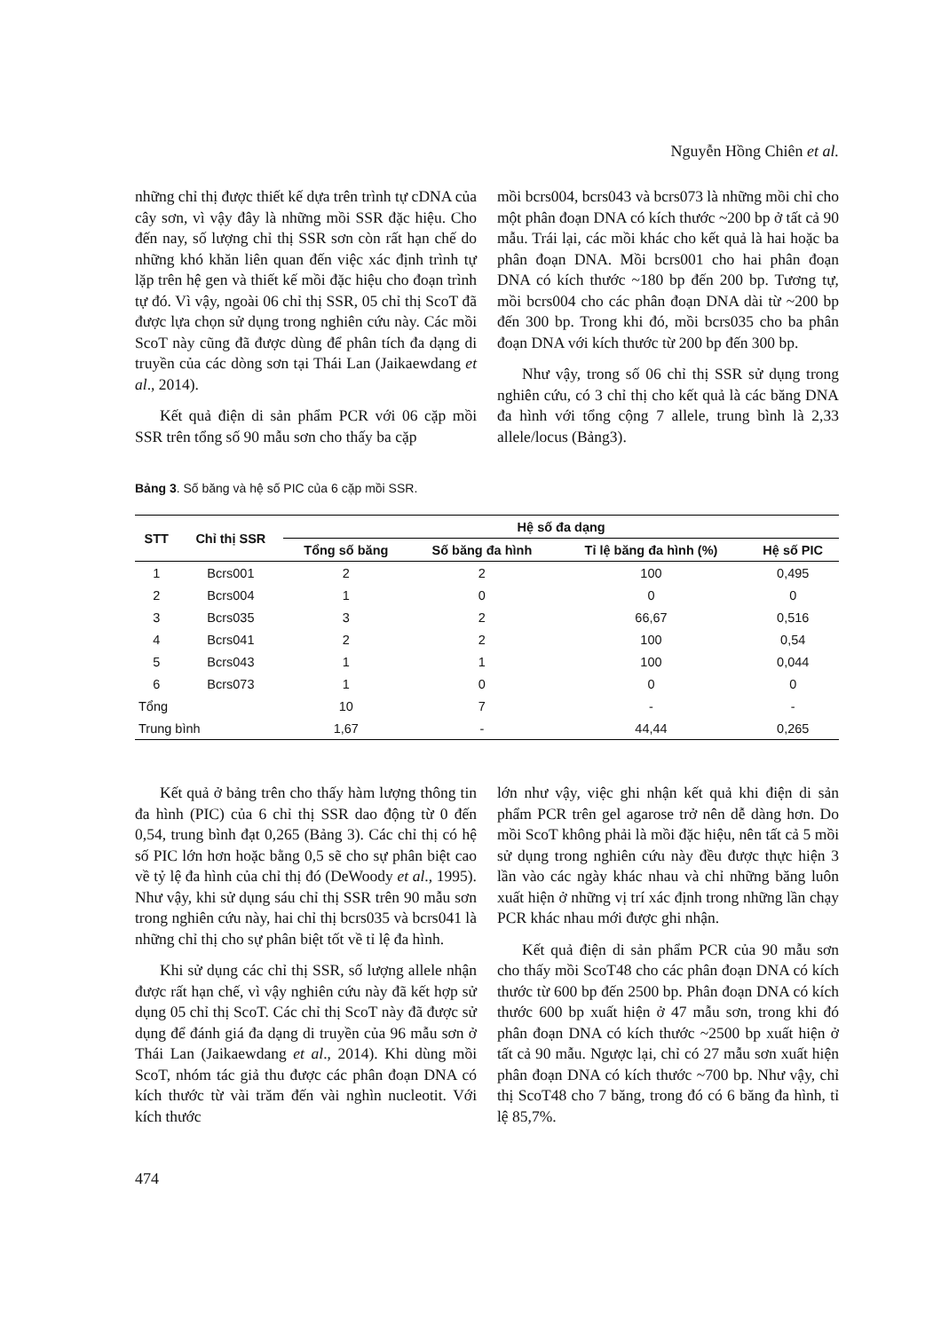Nguyễn Hồng Chiên et al.
những chỉ thị được thiết kế dựa trên trình tự cDNA của cây sơn, vì vậy đây là những mồi SSR đặc hiệu. Cho đến nay, số lượng chỉ thị SSR sơn còn rất hạn chế do những khó khăn liên quan đến việc xác định trình tự lặp trên hệ gen và thiết kế mồi đặc hiệu cho đoạn trình tự đó. Vì vậy, ngoài 06 chỉ thị SSR, 05 chỉ thị ScoT đã được lựa chọn sử dụng trong nghiên cứu này. Các mồi ScoT này cũng đã được dùng để phân tích đa dạng di truyền của các dòng sơn tại Thái Lan (Jaikaewdang et al., 2014).
Kết quả điện di sản phẩm PCR với 06 cặp mồi SSR trên tổng số 90 mẫu sơn cho thấy ba cặp
mồi bcrs004, bcrs043 và bcrs073 là những mồi chỉ cho một phân đoạn DNA có kích thước ~200 bp ở tất cả 90 mẫu. Trái lại, các mồi khác cho kết quả là hai hoặc ba phân đoạn DNA. Mồi bcrs001 cho hai phân đoạn DNA có kích thước ~180 bp đến 200 bp. Tương tự, mồi bcrs004 cho các phân đoạn DNA dài từ ~200 bp đến 300 bp. Trong khi đó, mồi bcrs035 cho ba phân đoạn DNA với kích thước từ 200 bp đến 300 bp.
Như vậy, trong số 06 chỉ thị SSR sử dụng trong nghiên cứu, có 3 chỉ thị cho kết quả là các băng DNA đa hình với tổng cộng 7 allele, trung bình là 2,33 allele/locus (Bảng3).
Bảng 3. Số băng và hệ số PIC của 6 cặp mồi SSR.
| STT | Chỉ thị SSR | Hệ số đa dạng | | | |
| --- | --- | --- | --- | --- | --- |
| | | Tổng số băng | Số băng đa hình | Tỉ lệ băng đa hình (%) | Hệ số PIC |
| 1 | Bcrs001 | 2 | 2 | 100 | 0,495 |
| 2 | Bcrs004 | 1 | 0 | 0 | 0 |
| 3 | Bcrs035 | 3 | 2 | 66,67 | 0,516 |
| 4 | Bcrs041 | 2 | 2 | 100 | 0,54 |
| 5 | Bcrs043 | 1 | 1 | 100 | 0,044 |
| 6 | Bcrs073 | 1 | 0 | 0 | 0 |
| Tổng | | 10 | 7 | - | - |
| Trung bình | | 1,67 | - | 44,44 | 0,265 |
Kết quả ở bảng trên cho thấy hàm lượng thông tin đa hình (PIC) của 6 chỉ thị SSR dao động từ 0 đến 0,54, trung bình đạt 0,265 (Bảng 3). Các chỉ thị có hệ số PIC lớn hơn hoặc bằng 0,5 sẽ cho sự phân biệt cao về tỷ lệ đa hình của chỉ thị đó (DeWoody et al., 1995). Như vậy, khi sử dụng sáu chỉ thị SSR trên 90 mẫu sơn trong nghiên cứu này, hai chỉ thị bcrs035 và bcrs041 là những chỉ thị cho sự phân biệt tốt về tỉ lệ đa hình.
Khi sử dụng các chỉ thị SSR, số lượng allele nhận được rất hạn chế, vì vậy nghiên cứu này đã kết hợp sử dụng 05 chỉ thị ScoT. Các chỉ thị ScoT này đã được sử dụng để đánh giá đa dạng di truyền của 96 mẫu sơn ở Thái Lan (Jaikaewdang et al., 2014). Khi dùng mồi ScoT, nhóm tác giả thu được các phân đoạn DNA có kích thước từ vài trăm đến vài nghìn nucleotit. Với kích thước
lớn như vậy, việc ghi nhận kết quả khi điện di sản phẩm PCR trên gel agarose trở nên dễ dàng hơn. Do mồi ScoT không phải là mồi đặc hiệu, nên tất cả 5 mồi sử dụng trong nghiên cứu này đều được thực hiện 3 lần vào các ngày khác nhau và chỉ những băng luôn xuất hiện ở những vị trí xác định trong những lần chạy PCR khác nhau mới được ghi nhận.
Kết quả điện di sản phẩm PCR của 90 mẫu sơn cho thấy mồi ScoT48 cho các phân đoạn DNA có kích thước từ 600 bp đến 2500 bp. Phân đoạn DNA có kích thước 600 bp xuất hiện ở 47 mẫu sơn, trong khi đó phân đoạn DNA có kích thước ~2500 bp xuất hiện ở tất cả 90 mẫu. Ngược lại, chỉ có 27 mẫu sơn xuất hiện phân đoạn DNA có kích thước ~700 bp. Như vậy, chỉ thị ScoT48 cho 7 băng, trong đó có 6 băng đa hình, tỉ lệ 85,7%.
474